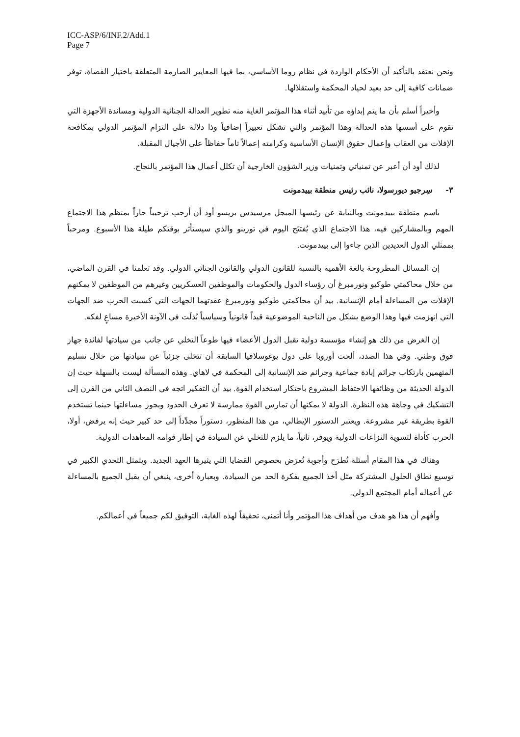ICC-ASP/6/INF.2/Add.1
Page 7
ونحن نعتقد بالتأكيد أن الأحكام الواردة في نظام روما الأساسي، بما فيها المعايير الصارمة المتعلقة باختيار القضاة، توفر ضمانات كافية إلى حد بعيد لحياد المحكمة واستقلالها.
وأخيراً أسلم بأن ما يتم إبداؤه من تأييد أثناء هذا المؤتمر الغاية منه تطوير العدالة الجنائية الدولية ومساندة الأجهزة التي تقوم على أسسها هذه العدالة وهذا المؤتمر والتي تشكل تعبيراً إضافياً وذا دلالة على التزام المؤتمر الدولي بمكافحة الإفلات من العقاب وإعمال حقوق الإنسان الأساسية وكرامته إعمالاً تاماً حفاظاً على الأجيال المقبلة.
لذلك أود أن أعبر عن تمنياتي وتمنيات وزير الشؤون الخارجية أن تكلل أعمال هذا المؤتمر بالنجاح.
٣- سِرجيو ديورسولا، نائب رئيس منطقة بييدمونت
باسم منطقة بييدمونت وبالنيابة عن رئيسها المبجل مرسيدس بريسو أود أن أرحب ترحيباً حاراً بمنظم هذا الاجتماع المهم وبالمشاركين فيه، هذا الاجتماع الذي يُفتتَح اليوم في تورينو والذي سيستأثر بوقتكم طيلة هذا الأسبوع. ومرحباً بممثلي الدول العديدين الذين جاءوا إلى بييدمونت.
إن المسائل المطروحة بالغة الأهمية بالنسبة للقانون الدولي والقانون الجنائي الدولي. وقد تعلمنا في القرن الماضي، من خلال محاكمتي طوكيو ونورمبرغ أن رؤساء الدول والحكومات والموظفين العسكريين وغيرهم من الموظفين لا يمكنهم الإفلات من المساءلة أمام الإنسانية. بيد أن محاكمتي طوكيو ونورمبرغ عقدتهما الجهات التي كسبت الحرب ضد الجهات التي انهزمت فيها وهذا الوضع يشكل من الناحية الموضوعية قيداً قانونياً وسياسياً بُذلَت في الآونة الأخيرة مساعٍ لفكه.
إن الغرض من ذلك هو إنشاء مؤسسة دولية تقبل الدول الأعضاء فيها طوعاً التخلي عن جانب من سيادتها لفائدة جهاز فوق وطني. وفي هذا الصدد، ألحت أوروبا على دول يوغوسلافيا السابقة أن تتخلى جزئياً عن سيادتها من خلال تسليم المتهمين بارتكاب جرائم إبادة جماعية وجرائم ضد الإنسانية إلى المحكمة في لاهاي. وهذه المسألة ليست بالسهلة حيث إن الدولة الحديثة من وظائفها الاحتفاظ المشروع باحتكار استخدام القوة. بيد أن التفكير اتجه في النصف الثاني من القرن إلى التشكيك في وجاهة هذه النظرة. الدولة لا يمكنها أن تمارس القوة ممارسة لا تعرف الحدود ويجوز مساءلتها حينما تستخدم القوة بطريقة غير مشروعة. ويعتبر الدستور الإيطالي، من هذا المنظور، دستوراً مجدِّداً إلى حد كبير حيث إنه يرفض، أولا، الحرب كأداة لتسوية النزاعات الدولية ويوفر، ثانياً، ما يلزم للتخلي عن السيادة في إطار قوامه المعاهدات الدولية.
وهناك في هذا المقام أسئلة تُطرَح وأجوبة تُعرَض بخصوص القضايا التي يثيرها العهد الجديد. ويتمثل التحدي الكبير في توسيع نطاق الحلول المشتركة مثل أخذ الجميع بفكرة الحد من السيادة. وبعبارة أخرى، ينبغي أن يقبل الجميع بالمساءلة عن أعماله أمام المجتمع الدولي.
وأفهم أن هذا هو هدف من أهداف هذا المؤتمر وأنا أتمنى، تحقيقاً لهذه الغاية، التوفيق لكم جميعاً في أعمالكم.